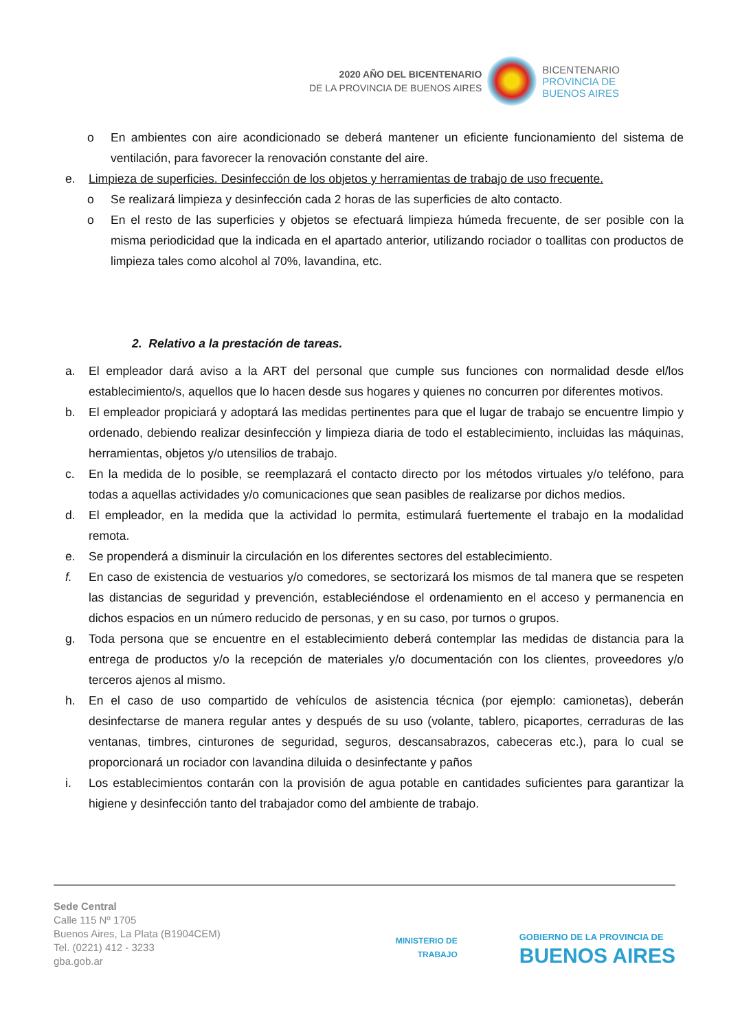2020 AÑO DEL BICENTENARIO
DE LA PROVINCIA DE BUENOS AIRES
BICENTENARIO
PROVINCIA DE
BUENOS AIRES
o En ambientes con aire acondicionado se deberá mantener un eficiente funcionamiento del sistema de ventilación, para favorecer la renovación constante del aire.
e. Limpieza de superficies. Desinfección de los objetos y herramientas de trabajo de uso frecuente.
o Se realizará limpieza y desinfección cada 2 horas de las superficies de alto contacto.
o En el resto de las superficies y objetos se efectuará limpieza húmeda frecuente, de ser posible con la misma periodicidad que la indicada en el apartado anterior, utilizando rociador o toallitas con productos de limpieza tales como alcohol al 70%, lavandina, etc.
2. Relativo a la prestación de tareas.
a. El empleador dará aviso a la ART del personal que cumple sus funciones con normalidad desde el/los establecimiento/s, aquellos que lo hacen desde sus hogares y quienes no concurren por diferentes motivos.
b. El empleador propiciará y adoptará las medidas pertinentes para que el lugar de trabajo se encuentre limpio y ordenado, debiendo realizar desinfección y limpieza diaria de todo el establecimiento, incluidas las máquinas, herramientas, objetos y/o utensilios de trabajo.
c. En la medida de lo posible, se reemplazará el contacto directo por los métodos virtuales y/o teléfono, para todas a aquellas actividades y/o comunicaciones que sean pasibles de realizarse por dichos medios.
d. El empleador, en la medida que la actividad lo permita, estimulará fuertemente el trabajo en la modalidad remota.
e. Se propenderá a disminuir la circulación en los diferentes sectores del establecimiento.
f. En caso de existencia de vestuarios y/o comedores, se sectorizará los mismos de tal manera que se respeten las distancias de seguridad y prevención, estableciéndose el ordenamiento en el acceso y permanencia en dichos espacios en un número reducido de personas, y en su caso, por turnos o grupos.
g. Toda persona que se encuentre en el establecimiento deberá contemplar las medidas de distancia para la entrega de productos y/o la recepción de materiales y/o documentación con los clientes, proveedores y/o terceros ajenos al mismo.
h. En el caso de uso compartido de vehículos de asistencia técnica (por ejemplo: camionetas), deberán desinfectarse de manera regular antes y después de su uso (volante, tablero, picaportes, cerraduras de las ventanas, timbres, cinturones de seguridad, seguros, descansabrazos, cabeceras etc.), para lo cual se proporcionará un rociador con lavandina diluida o desinfectante y paños
i. Los establecimientos contarán con la provisión de agua potable en cantidades suficientes para garantizar la higiene y desinfección tanto del trabajador como del ambiente de trabajo.
Sede Central
Calle 115 Nº 1705
Buenos Aires, La Plata (B1904CEM)
Tel. (0221) 412 - 3233
gba.gob.ar
MINISTERIO DE
TRABAJO
GOBIERNO DE LA PROVINCIA DE
BUENOS AIRES